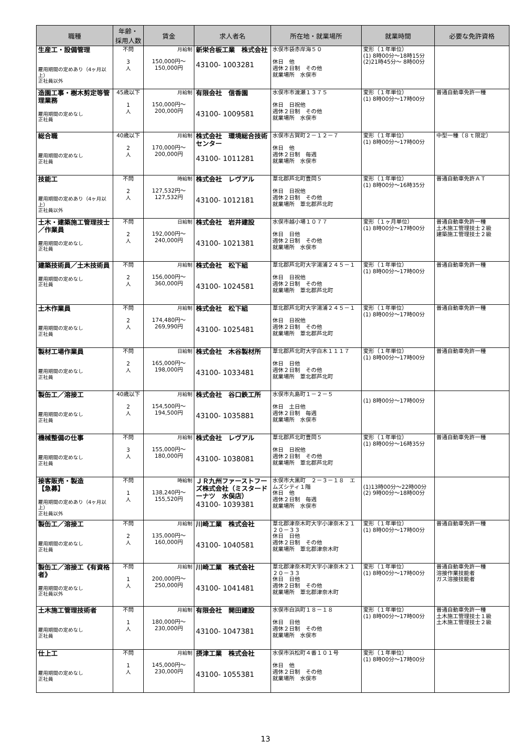| 職種 | 年齢・ 採用人数 | 賃金 | 求人者名 | 所在地・就業場所 | 就業時間 | 必要な免許資格 |
| --- | --- | --- | --- | --- | --- | --- |
| 生産工・設備管理 雇用期間の定めあり（4ヶ月以上） 正社員以外 | 不問 3 人 | 月給制 150,000円～ 150,000円 | 新栄合板工業 株式会社 43100- 1003281 | 水俣市袋赤岸海５０ 休日 他 週休２日制 その他 就業場所 水俣市 | 変形（１年単位） (1) 8時00分～18時15分 (2)21時45分～ 8時00分 | |
| 造園工事・樹木剪定等管理業務 雇用期間の定めなし 正社員 | 45歳以下 1 人 | 月給制 150,000円～ 200,000円 | 有限会社 信香園 43100- 1009581 | 水俣市市渡瀬１３７５ 休日 日祝他 週休２日制 その他 就業場所 水俣市 | 変形（１年単位） (1) 8時00分～17時00分 | 普通自動車免許一種 |
| 総合職 雇用期間の定めなし 正社員 | 40歳以下 2 人 | 月給制 170,000円～ 200,000円 | 株式会社 環境総合技術センター 43100- 1011281 | 水俣市古賀町２－１２－７ 休日 他 週休２日制 毎週 就業場所 水俣市 | 変形（１年単位） (1) 8時00分～17時00分 | 中型一種（８ｔ限定） |
| 技能工 雇用期間の定めあり（4ヶ月以上） 正社員以外 | 不問 2 人 | 時給制 127,532円～ 127,532円 | 株式会社 レヴアル 43100- 1012181 | 葦北郡芦北町豊岡５ 休日 日祝他 週休２日制 その他 就業場所 葦北郡芦北町 | 変形（１年単位） (1) 8時00分～16時35分 | 普通自動車免許ＡＴ |
| 土木・建築施工管理技士 ／作業員 雇用期間の定めなし 正社員 | 不問 2 人 | 日給制 192,000円～ 240,000円 | 株式会社 岩井建設 43100- 1021381 | 水俣市越小場１０７７ 休日 日他 週休２日制 その他 就業場所 水俣市 | 変形（１ヶ月単位） (1) 8時00分～17時00分 | 普通自動車免許一種 土木施工管理技士２級 建築施工管理技士２級 |
| 建築技術員／土木技術員 雇用期間の定めなし 正社員 | 不問 2 人 | 月給制 156,000円～ 360,000円 | 株式会社 松下組 43100- 1024581 | 葦北郡芦北町大字湯浦２４５－１ 休日 日祝他 週休２日制 その他 就業場所 葦北郡芦北町 | 変形（１年単位） (1) 8時00分～17時00分 | 普通自動車免許一種 |
| 土木作業員 雇用期間の定めなし 正社員 | 不問 2 人 | 月給制 174,480円～ 269,990円 | 株式会社 松下組 43100- 1025481 | 葦北郡芦北町大字湯浦２４５－１ 休日 日祝他 週休２日制 その他 就業場所 葦北郡芦北町 | 変形（１年単位） (1) 8時00分～17時00分 | 普通自動車免許一種 |
| 製材工場作業員 雇用期間の定めなし 正社員 | 不問 2 人 | 日給制 165,000円～ 198,000円 | 株式会社 木谷製材所 43100- 1033481 | 葦北郡芦北町大字白木１１１７ 休日 日他 週休２日制 その他 就業場所 葦北郡芦北町 | 変形（１年単位） (1) 8時00分～17時00分 | 普通自動車免許一種 |
| 製缶工／溶接工 雇用期間の定めなし 正社員 | 40歳以下 2 人 | 月給制 154,500円～ 194,500円 | 株式会社 谷口鉄工所 43100- 1035881 | 水俣市丸島町１－２－５ 休日 土日他 週休２日制 毎週 就業場所 水俣市 | (1) 8時00分～17時00分 | |
| 機械整備の仕事 雇用期間の定めなし 正社員 | 不問 3 人 | 月給制 155,000円～ 180,000円 | 株式会社 レヴアル 43100- 1038081 | 葦北郡芦北町豊岡５ 休日 日祝他 週休２日制 その他 就業場所 葦北郡芦北町 | 変形（１年単位） (1) 8時00分～16時35分 | 普通自動車免許一種 |
| 接客販売・製造 【急募】 雇用期間の定めあり（4ヶ月以上） 正社員以外 | 不問 1 人 | 時給制 138,240円～ 155,520円 | ＪＲ九州ファーストフーズ株式会社（ミスタードーナツ 水俣店） 43100- 1039381 | 水俣市大黒町 ２－３－１８ エムズシティ１階 休日 他 週休２日制 毎週 就業場所 水俣市 | (1)13時00分～22時00分 (2) 9時00分～18時00分 | |
| 製缶工／溶接工 雇用期間の定めなし 正社員 | 不問 2 人 | 月給制 135,000円～ 160,000円 | 川崎工業 株式会社 43100- 1040581 | 葦北郡津奈木町大字小津奈木２１２０－３３ 休日 日他 週休２日制 その他 就業場所 葦北郡津奈木町 | 変形（１年単位） (1) 8時00分～17時00分 | 普通自動車免許一種 |
| 製缶工／溶接工《有資格者》 雇用期間の定めなし 正社員以外 | 不問 1 人 | 月給制 200,000円～ 250,000円 | 川崎工業 株式会社 43100- 1041481 | 葦北郡津奈木町大字小津奈木２１２０－３３ 休日 日他 週休２日制 その他 就業場所 葦北郡津奈木町 | 変形（１年単位） (1) 8時00分～17時00分 | 普通自動車免許一種 溶接作業技能者 ガス溶接技能者 |
| 土木施工管理技術者 雇用期間の定めなし 正社員 | 不問 1 人 | 月給制 180,000円～ 230,000円 | 有限会社 開田建設 43100- 1047381 | 水俣市白浜町１８－１８ 休日 日他 週休２日制 その他 就業場所 水俣市 | 変形（１年単位） (1) 8時00分～17時00分 | 普通自動車免許一種 土木施工管理技士１級 土木施工管理技士２級 |
| 仕上工 雇用期間の定めなし 正社員 | 不問 1 人 | 月給制 145,000円～ 230,000円 | 摂津工業 株式会社 43100- 1055381 | 水俣市浜松町４番１０１号 休日 他 週休２日制 その他 就業場所 水俣市 | 変形（１年単位） (1) 8時00分～17時00分 | |
13